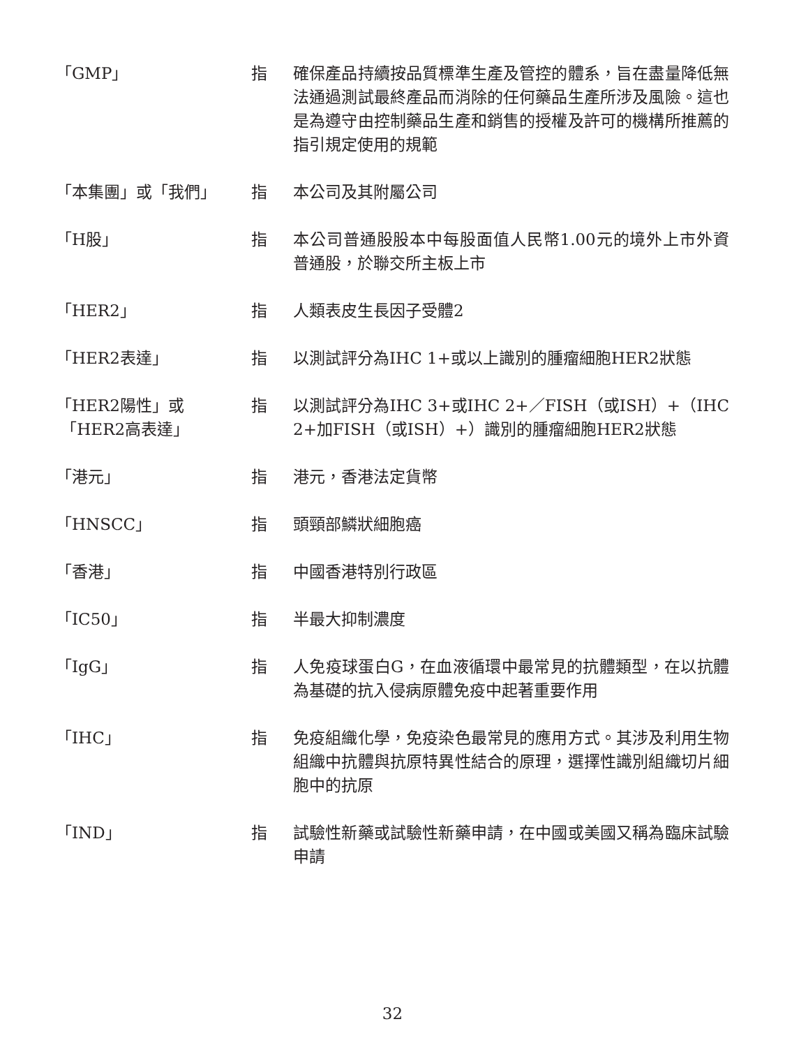「GMP」 指 確保產品持續按品質標準生產及管控的體系，旨在盡量降低無法通過測試最終產品而消除的任何藥品生產所涉及風險。這也是為遵守由控制藥品生產和銷售的授權及許可的機構所推薦的指引規定使用的規範
「本集團」或「我們」 指 本公司及其附屬公司
「H股」 指 本公司普通股股本中每股面值人民幣1.00元的境外上市外資普通股，於聯交所主板上市
「HER2」 指 人類表皮生長因子受體2
「HER2表達」 指 以測試評分為IHC 1+或以上識別的腫瘤細胞HER2狀態
「HER2陽性」或
「HER2高表達」
指 以測試評分為IHC 3+或IHC 2+／FISH（或ISH）+（IHC 2+加FISH（或ISH）+）識別的腫瘤細胞HER2狀態
「港元」 指 港元，香港法定貨幣
「HNSCC」 指 頭頸部鱗狀細胞癌
「香港」 指 中國香港特別行政區
「IC50」 指 半最大抑制濃度
「IgG」 指 人免疫球蛋白G，在血液循環中最常見的抗體類型，在以抗體為基礎的抗入侵病原體免疫中起著重要作用
「IHC」 指 免疫組織化學，免疫染色最常見的應用方式。其涉及利用生物組織中抗體與抗原特異性結合的原理，選擇性識別組織切片細胞中的抗原
「IND」 指 試驗性新藥或試驗性新藥申請，在中國或美國又稱為臨床試驗申請
32